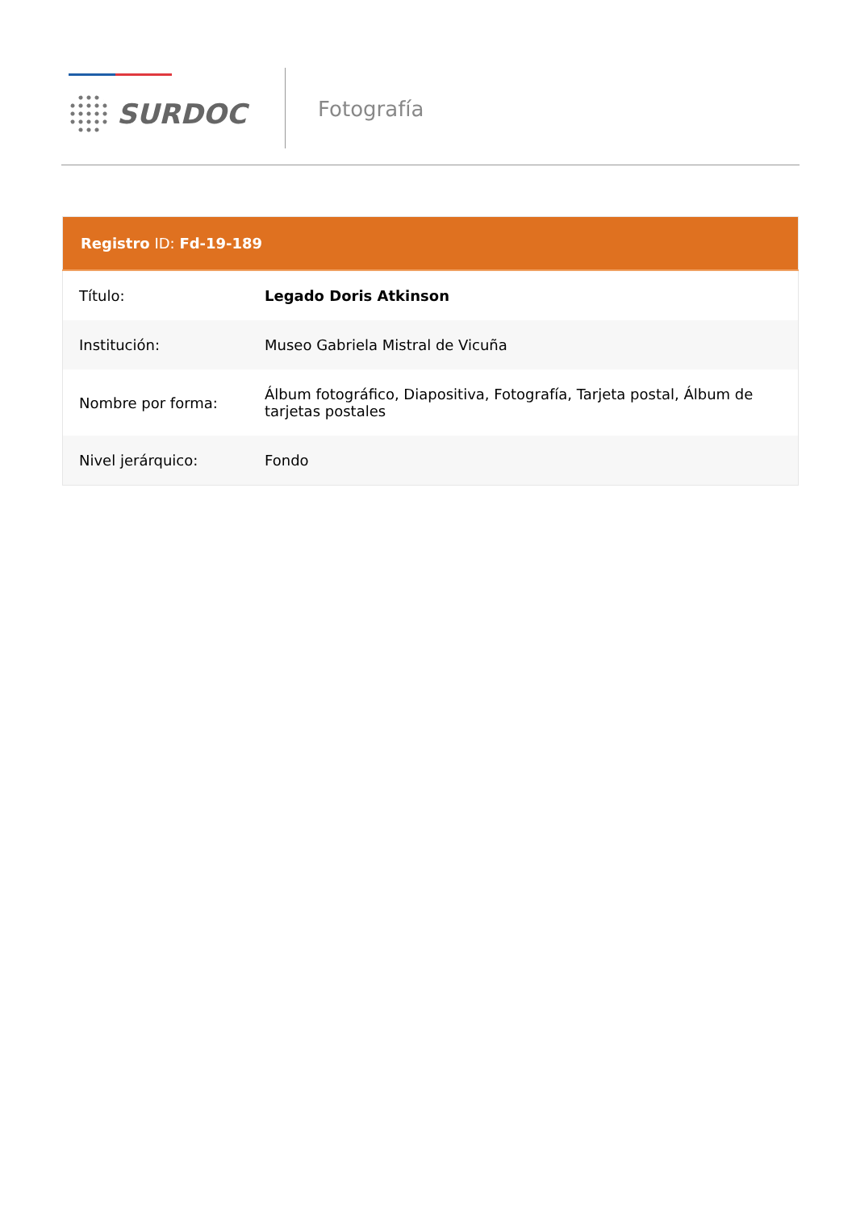SURDOC
Fotografía
| Registro ID: Fd-19-189 | |
| --- | --- |
| Título: | Legado Doris Atkinson |
| Institución: | Museo Gabriela Mistral de Vicuña |
| Nombre por forma: | Álbum fotográfico, Diapositiva, Fotografía, Tarjeta postal, Álbum de tarjetas postales |
| Nivel jerárquico: | Fondo |